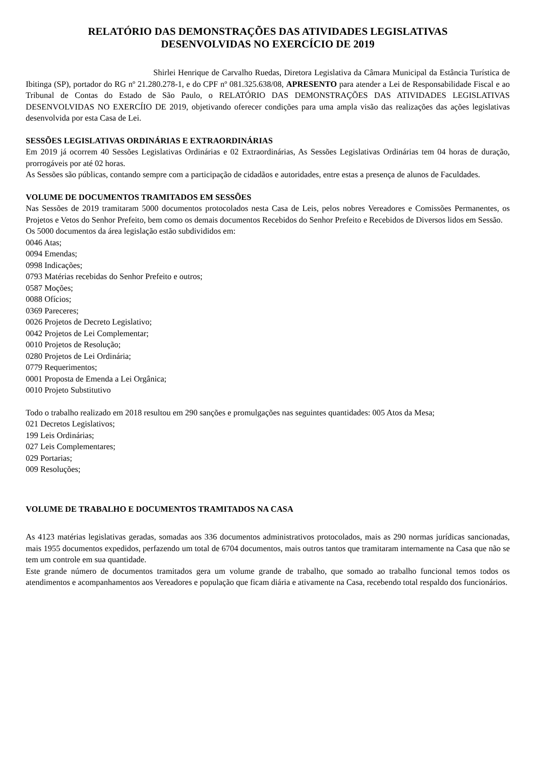RELATÓRIO DAS DEMONSTRAÇÕES DAS ATIVIDADES LEGISLATIVAS
DESENVOLVIDAS NO EXERCÍCIO DE 2019
Shirlei Henrique de Carvalho Ruedas, Diretora Legislativa da Câmara Municipal da Estância Turística de Ibitinga (SP), portador do RG nº 21.280.278-1, e do CPF nº 081.325.638/08, APRESENTO para atender a Lei de Responsabilidade Fiscal e ao Tribunal de Contas do Estado de São Paulo, o RELATÓRIO DAS DEMONSTRAÇÕES DAS ATIVIDADES LEGISLATIVAS DESENVOLVIDAS NO EXERCÍIO DE 2019, objetivando oferecer condições para uma ampla visão das realizações das ações legislativas desenvolvida por esta Casa de Lei.
SESSÕES LEGISLATIVAS ORDINÁRIAS E EXTRAORDINÁRIAS
Em 2019 já ocorrem 40 Sessões Legislativas Ordinárias e 02 Extraordinárias, As Sessões Legislativas Ordinárias tem 04 horas de duração, prorrogáveis por até 02 horas.
As Sessões são públicas, contando sempre com a participação de cidadãos e autoridades, entre estas a presença de alunos de Faculdades.
VOLUME DE DOCUMENTOS TRAMITADOS EM SESSÕES
Nas Sessões de 2019 tramitaram 5000 documentos protocolados nesta Casa de Leis, pelos nobres Vereadores e Comissões Permanentes, os Projetos e Vetos do Senhor Prefeito, bem como os demais documentos Recebidos do Senhor Prefeito e Recebidos de Diversos lidos em Sessão.
Os 5000 documentos da área legislação estão subdivididos em:
0046 Atas;
0094 Emendas;
0998 Indicações;
0793 Matérias recebidas do Senhor Prefeito e outros;
0587 Moções;
0088 Ofícios;
0369 Pareceres;
0026 Projetos de Decreto Legislativo;
0042 Projetos de Lei Complementar;
0010 Projetos de Resolução;
0280 Projetos de Lei Ordinária;
0779 Requerimentos;
0001 Proposta de Emenda a Lei Orgânica;
0010 Projeto Substitutivo
Todo o trabalho realizado em 2018 resultou em 290 sanções e promulgações nas seguintes quantidades: 005 Atos da Mesa;
021 Decretos Legislativos;
199 Leis Ordinárias;
027 Leis Complementares;
029 Portarias;
009 Resoluções;
VOLUME DE TRABALHO E DOCUMENTOS TRAMITADOS NA CASA
As 4123 matérias legislativas geradas, somadas aos 336 documentos administrativos protocolados, mais as 290 normas jurídicas sancionadas, mais 1955 documentos expedidos, perfazendo um total de 6704 documentos, mais outros tantos que tramitaram internamente na Casa que não se tem um controle em sua quantidade.
Este grande número de documentos tramitados gera um volume grande de trabalho, que somado ao trabalho funcional temos todos os atendimentos e acompanhamentos aos Vereadores e população que ficam diária e ativamente na Casa, recebendo total respaldo dos funcionários.